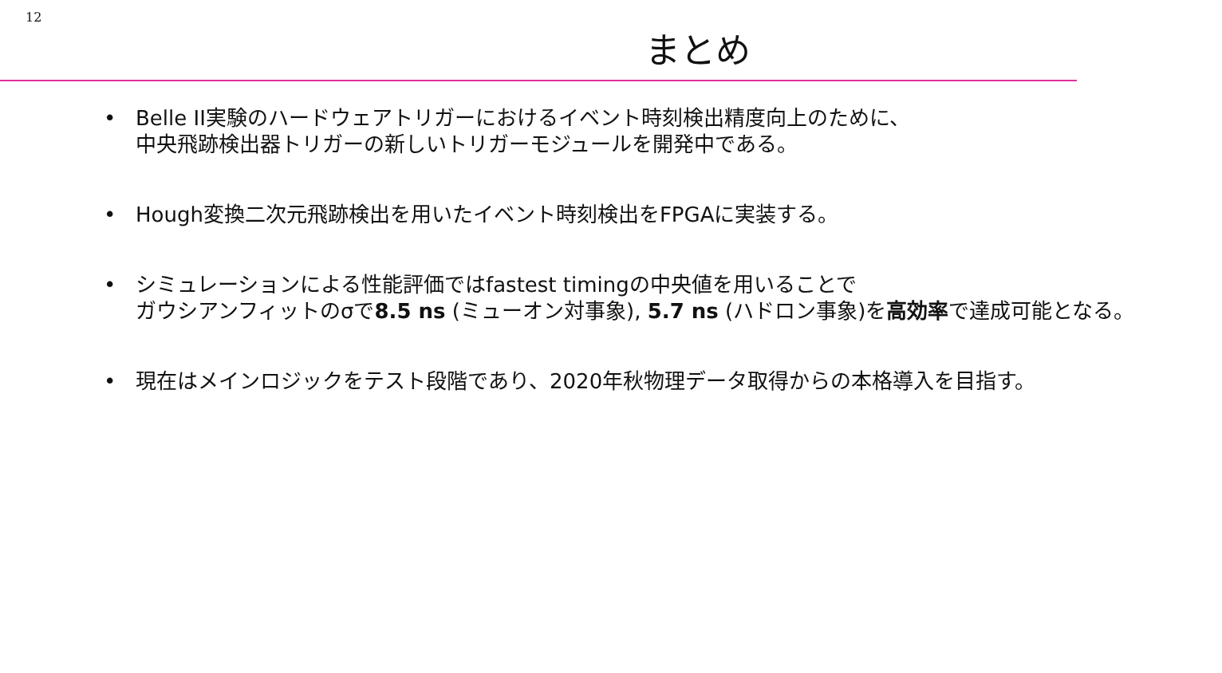12
まとめ
• Belle II実験のハードウェアトリガーにおけるイベント時刻検出精度向上のために、
中央飛跡検出器トリガーの新しいトリガーモジュールを開発中である。
• Hough変換二次元飛跡検出を用いたイベント時刻検出をFPGAに実装する。
• シミュレーションによる性能評価ではfastest timingの中央値を用いることで
ガウシアンフィットのσで8.5 ns (ミューオン対事象), 5.7 ns (ハドロン事象)を高効率で達成可能となる。
• 現在はメインロジックをテスト段階であり、2020年秋物理データ取得からの本格導入を目指す。